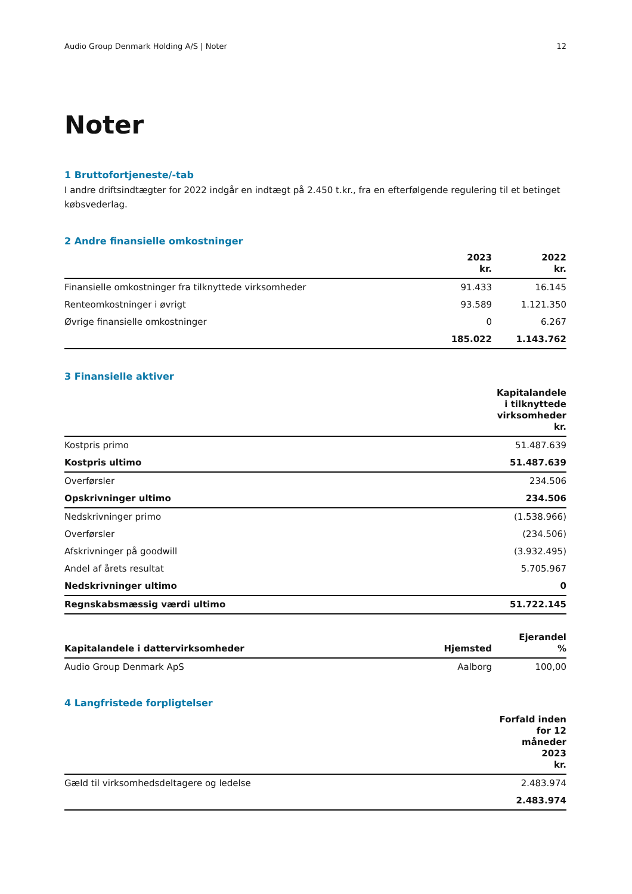Audio Group Denmark Holding A/S | Noter 12
Noter
1 Bruttofortjeneste/-tab
I andre driftsindtægter for 2022 indgår en indtægt på 2.450 t.kr., fra en efterfølgende regulering til et betinget købsvederlag.
2 Andre finansielle omkostninger
| | 2023 kr. | 2022 kr. |
| --- | --- | --- |
| Finansielle omkostninger fra tilknyttede virksomheder | 91.433 | 16.145 |
| Renteomkostninger i øvrigt | 93.589 | 1.121.350 |
| Øvrige finansielle omkostninger | 0 | 6.267 |
| | 185.022 | 1.143.762 |
3 Finansielle aktiver
| | Kapitalandele i tilknyttede virksomheder kr. |
| --- | --- |
| Kostpris primo | 51.487.639 |
| Kostpris ultimo | 51.487.639 |
| Overførsler | 234.506 |
| Opskrivninger ultimo | 234.506 |
| Nedskrivninger primo | (1.538.966) |
| Overførsler | (234.506) |
| Afskrivninger på goodwill | (3.932.495) |
| Andel af årets resultat | 5.705.967 |
| Nedskrivninger ultimo | 0 |
| Regnskabsmæssig værdi ultimo | 51.722.145 |
| Kapitalandele i dattervirksomheder | Hjemsted | Ejerandel % |
| --- | --- | --- |
| Audio Group Denmark ApS | Aalborg | 100,00 |
4 Langfristede forpligtelser
| | Forfald inden for 12 måneder 2023 kr. |
| --- | --- |
| Gæld til virksomhedsdeltagere og ledelse | 2.483.974 |
| | 2.483.974 |